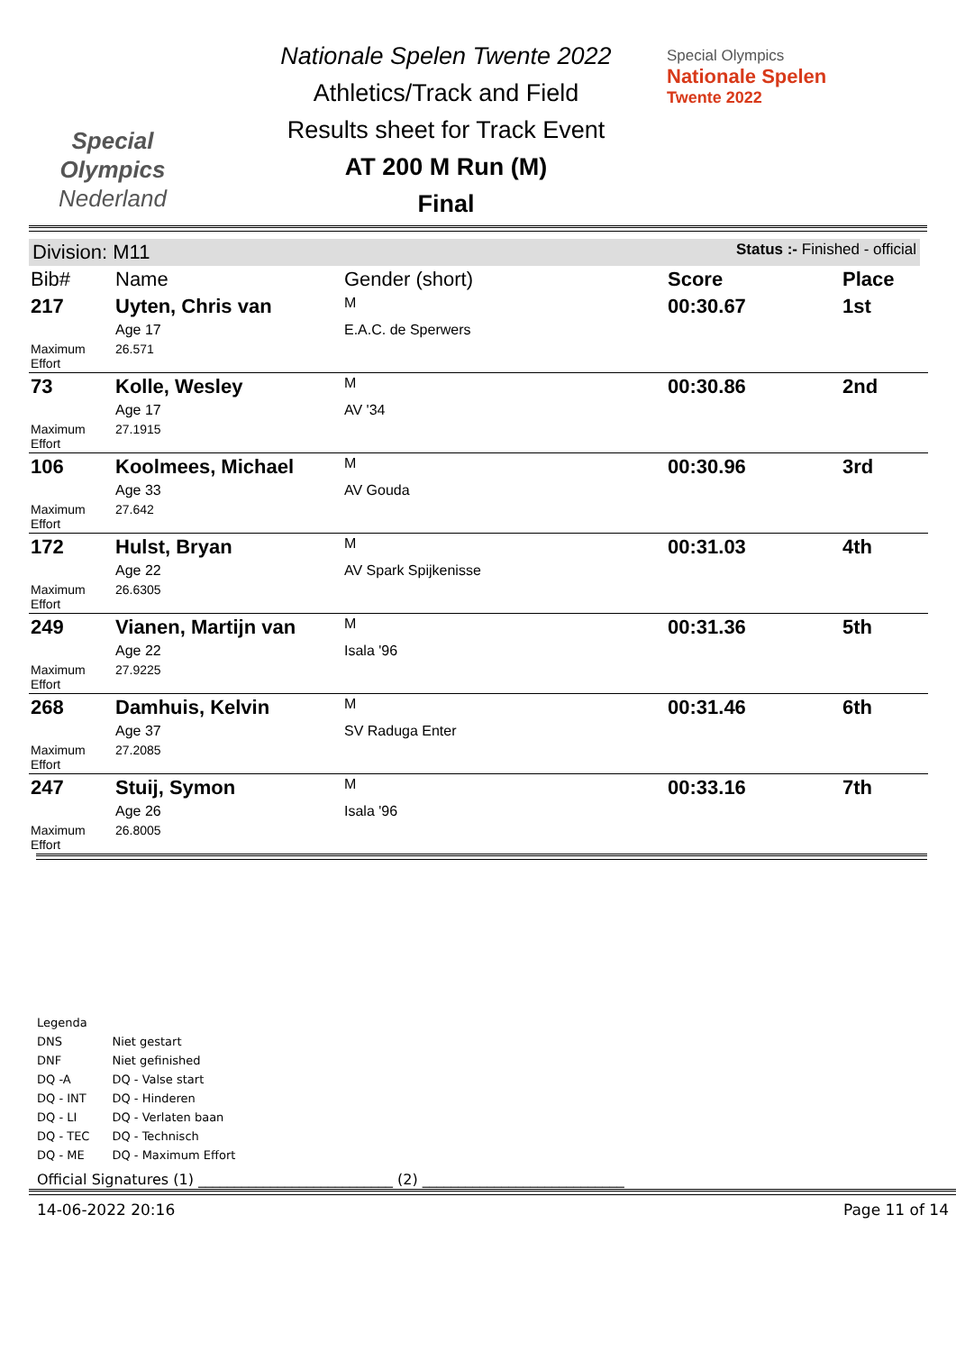Special
Olympics
Nederland
Nationale Spelen Twente 2022
Athletics/Track and Field
Results sheet for Track Event
AT 200 M Run (M)
Final
Special Olympics
Nationale Spelen
Twente 2022
Division: M11 Status :- Finished - official
| Bib# | Name | Gender (short) | Score | Place |
| --- | --- | --- | --- | --- |
| 217 | Uyten, Chris van | M | 00:30.67 | 1st |
| | Age 17 | E.A.C. de Sperwers | | |
| Maximum Effort | 26.571 | | | |
| 73 | Kolle, Wesley | M | 00:30.86 | 2nd |
| | Age 17 | AV '34 | | |
| Maximum Effort | 27.1915 | | | |
| 106 | Koolmees, Michael | M | 00:30.96 | 3rd |
| | Age 33 | AV Gouda | | |
| Maximum Effort | 27.642 | | | |
| 172 | Hulst, Bryan | M | 00:31.03 | 4th |
| | Age 22 | AV Spark Spijkenisse | | |
| Maximum Effort | 26.6305 | | | |
| 249 | Vianen, Martijn van | M | 00:31.36 | 5th |
| | Age 22 | Isala '96 | | |
| Maximum Effort | 27.9225 | | | |
| 268 | Damhuis, Kelvin | M | 00:31.46 | 6th |
| | Age 37 | SV Raduga Enter | | |
| Maximum Effort | 27.2085 | | | |
| 247 | Stuij, Symon | M | 00:33.16 | 7th |
| | Age 26 | Isala '96 | | |
| Maximum Effort | 26.8005 | | | |
Legenda
| DNS | Niet gestart |
| DNF | Niet gefinished |
| DQ -A | DQ - Valse start |
| DQ - INT | DQ - Hinderen |
| DQ - LI | DQ - Verlaten baan |
| DQ - TEC | DQ - Technisch |
| DQ - ME | DQ - Maximum Effort |
Official Signatures (1) ___________________________ (2) ____________________________
14-06-2022 20:16 Page 11 of 14